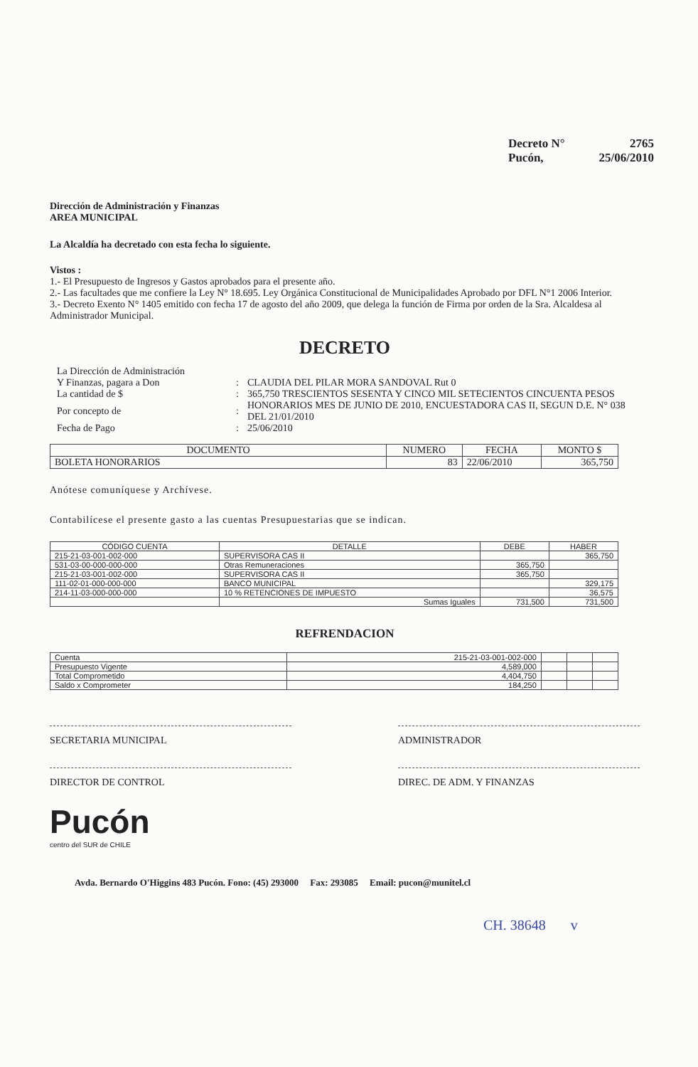Decreto N° 2765
Pucón, 25/06/2010
Dirección de Administración y Finanzas
AREA MUNICIPAL
La Alcaldía ha decretado con esta fecha lo siguiente.
Vistos :
1.- El Presupuesto de Ingresos y Gastos aprobados para el presente año.
2.- Las facultades que me confiere la Ley N° 18.695. Ley Orgánica Constitucional de Municipalidades Aprobado por DFL N°1 2006 Interior.
3.- Decreto Exento N° 1405 emitido con fecha 17 de agosto del año 2009, que delega la función de Firma por orden de la Sra. Alcaldesa al Administrador Municipal.
DECRETO
| La Dirección de Administración Y Finanzas, pagara a Don | : | CLAUDIA DEL PILAR MORA SANDOVAL Rut 0 |
| La cantidad de $ | : | 365,750 TRESCIENTOS SESENTA Y CINCO MIL SETECIENTOS CINCUENTA PESOS |
| Por concepto de | : | HONORARIOS MES DE JUNIO DE 2010, ENCUESTADORA CAS II, SEGUN D.E. N° 038 DEL 21/01/2010 |
| Fecha de Pago | : | 25/06/2010 |
| DOCUMENTO | NUMERO | FECHA | MONTO $ |
| --- | --- | --- | --- |
| BOLETA HONORARIOS | 83 | 22/06/2010 | 365,750 |
Anótese comuníquese y Archívese.
Contabilícese el presente gasto a las cuentas Presupuestarias que se indican.
| CÓDIGO CUENTA | DETALLE | DEBE | HABER |
| --- | --- | --- | --- |
| 215-21-03-001-002-000 | SUPERVISORA CAS II | | 365,750 |
| 531-03-00-000-000-000 | Otras Remuneraciones | 365,750 | |
| 215-21-03-001-002-000 | SUPERVISORA CAS II | 365,750 | |
| 111-02-01-000-000-000 | BANCO MUNICIPAL | | 329,175 |
| 214-11-03-000-000-000 | 10 % RETENCIONES DE IMPUESTO | | 36,575 |
| | Sumas Iguales | 731,500 | 731,500 |
REFRENDACION
| Cuenta | 215-21-03-001-002-000 | | | |
| Presupuesto Vigente | 4,589,000 | | | |
| Total Comprometido | 4,404,750 | | | |
| Saldo x Comprometer | 184,250 | | | |
SECRETARIA MUNICIPAL ADMINISTRADOR
DIRECTOR DE CONTROL DIREC. DE ADM. Y FINANZAS
Pucón
centro del SUR de CHILE
Avda. Bernardo O'Higgins 483 Pucón. Fono: (45) 293000 Fax: 293085 Email: pucon@munitel.cl
CH. 38648 v